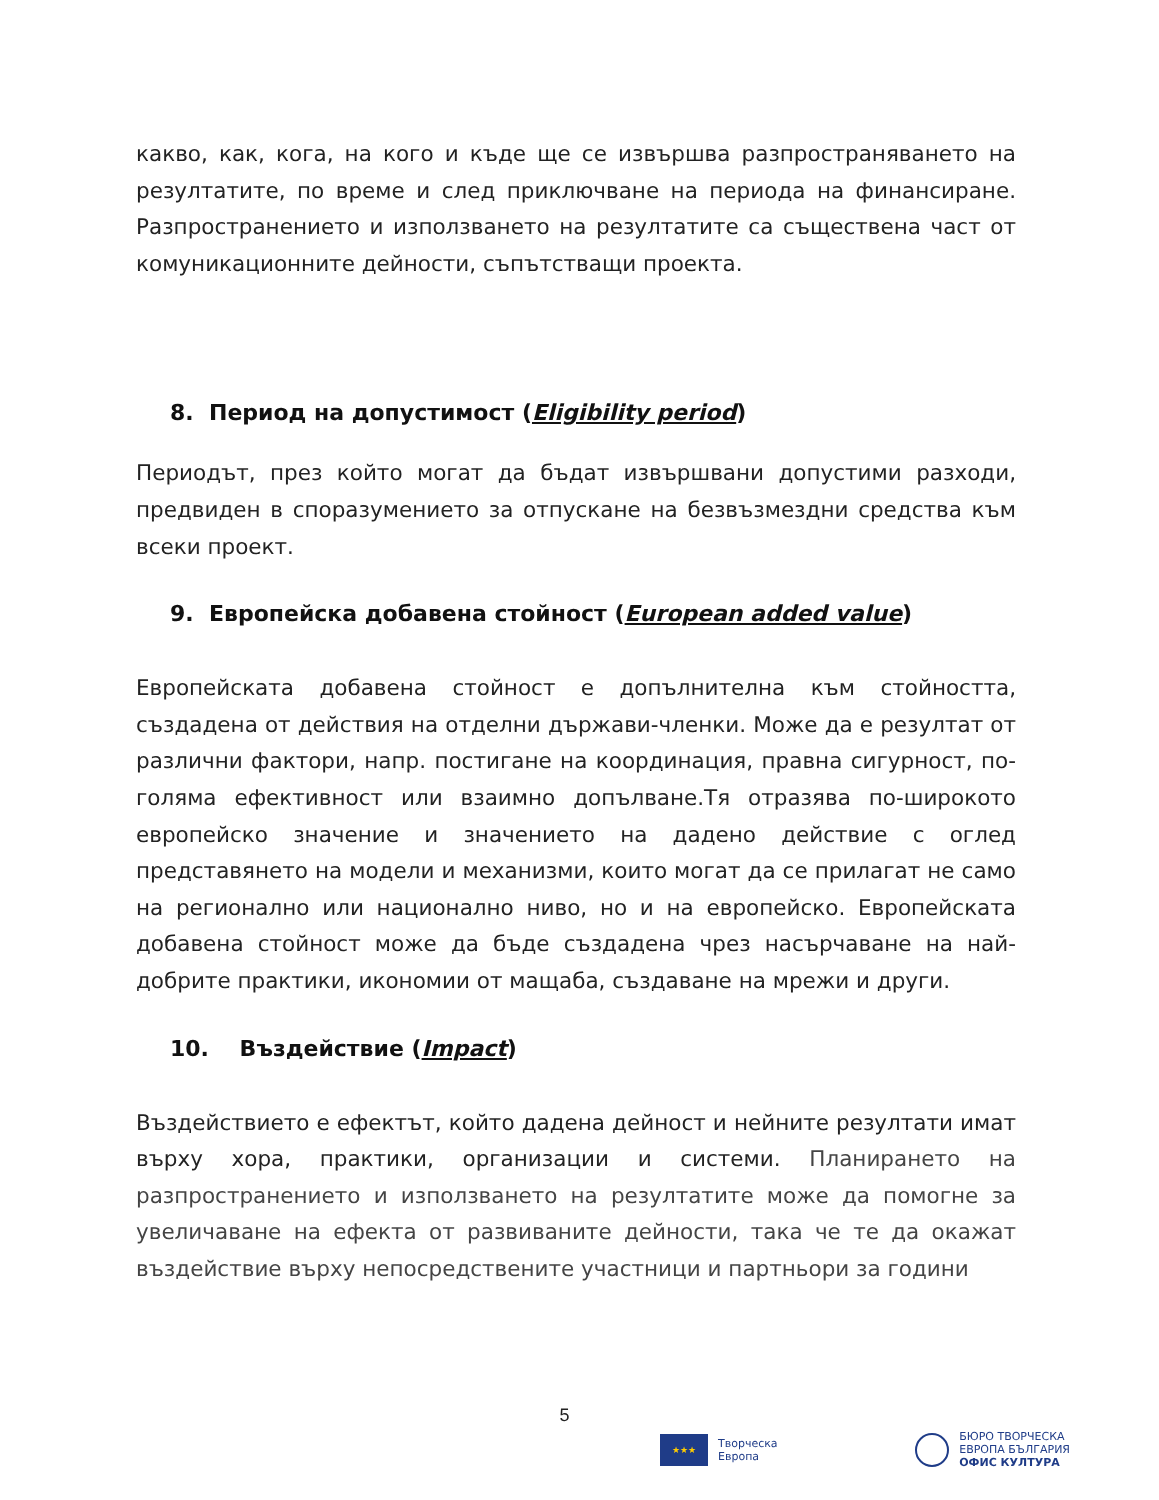какво, как, кога, на кого и къде ще се извършва разпространяването на резултатите, по време и след приключване на периода на финансиране. Разпространението и използването на резултатите са съществена част от комуникационните дейности, съпътстващи проекта.
8. Период на допустимост (Eligibility period)
Периодът, през който могат да бъдат извършвани допустими разходи, предвиден в споразумението за отпускане на безвъзмездни средства към всеки проект.
9. Европейска добавена стойност (European added value)
Европейската добавена стойност е допълнителна към стойността, създадена от действия на отделни държави-членки. Може да е резултат от различни фактори, напр. постигане на координация, правна сигурност, по-голяма ефективност или взаимно допълване.Тя отразява по-широкото европейско значение и значението на дадено действие с оглед представянето на модели и механизми, които могат да се прилагат не само на регионално или национално ниво, но и на европейско. Европейската добавена стойност може да бъде създадена чрез насърчаване на най-добрите практики, икономии от мащаба, създаване на мрежи и други.
10. Въздействие (Impact)
Въздействието е ефектът, който дадена дейност и нейните резултати имат върху хора, практики, организации и системи. Планирането на разпространението и използването на резултатите може да помогне за увеличаване на ефекта от развиваните дейности, така че те да окажат въздействие върху непосредствените участници и партньори за години
5
★★★
Творческа
Европа
БЮРО ТВОРЧЕСКА
ЕВРОПА БЪЛГАРИЯ
ОФИС КУЛТУРА